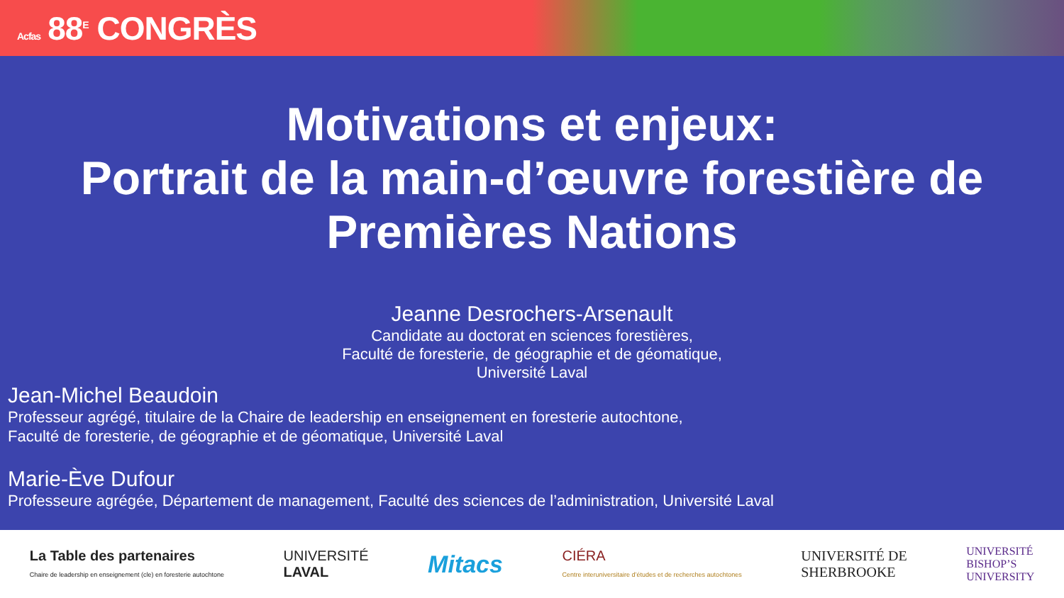Acfas 88<sup>E</sup> CONGRÈS
Motivations et enjeux:
Portrait de la main-d’œuvre forestière de Premières Nations
Jeanne Desrochers-Arsenault
Candidate au doctorat en sciences forestières,
Faculté de foresterie, de géographie et de géomatique,
Université Laval
Jean-Michel Beaudoin
Professeur agrégé, titulaire de la Chaire de leadership en enseignement en foresterie autochtone,
Faculté de foresterie, de géographie et de géomatique, Université Laval
Marie-Ève Dufour
Professeure agrégée, Département de management, Faculté des sciences de l’administration, Université Laval
La Table des partenaires
Chaire de leadership en enseignement (cle) en foresterie autochtone
UNIVERSITÉ
LAVAL
Mitacs
CIÉRA
Centre interuniversitaire d’études et de recherches autochtones
UNIVERSITÉ DE
SHERBROOKE
UNIVERSITÉ
BISHOP’S
UNIVERSITY